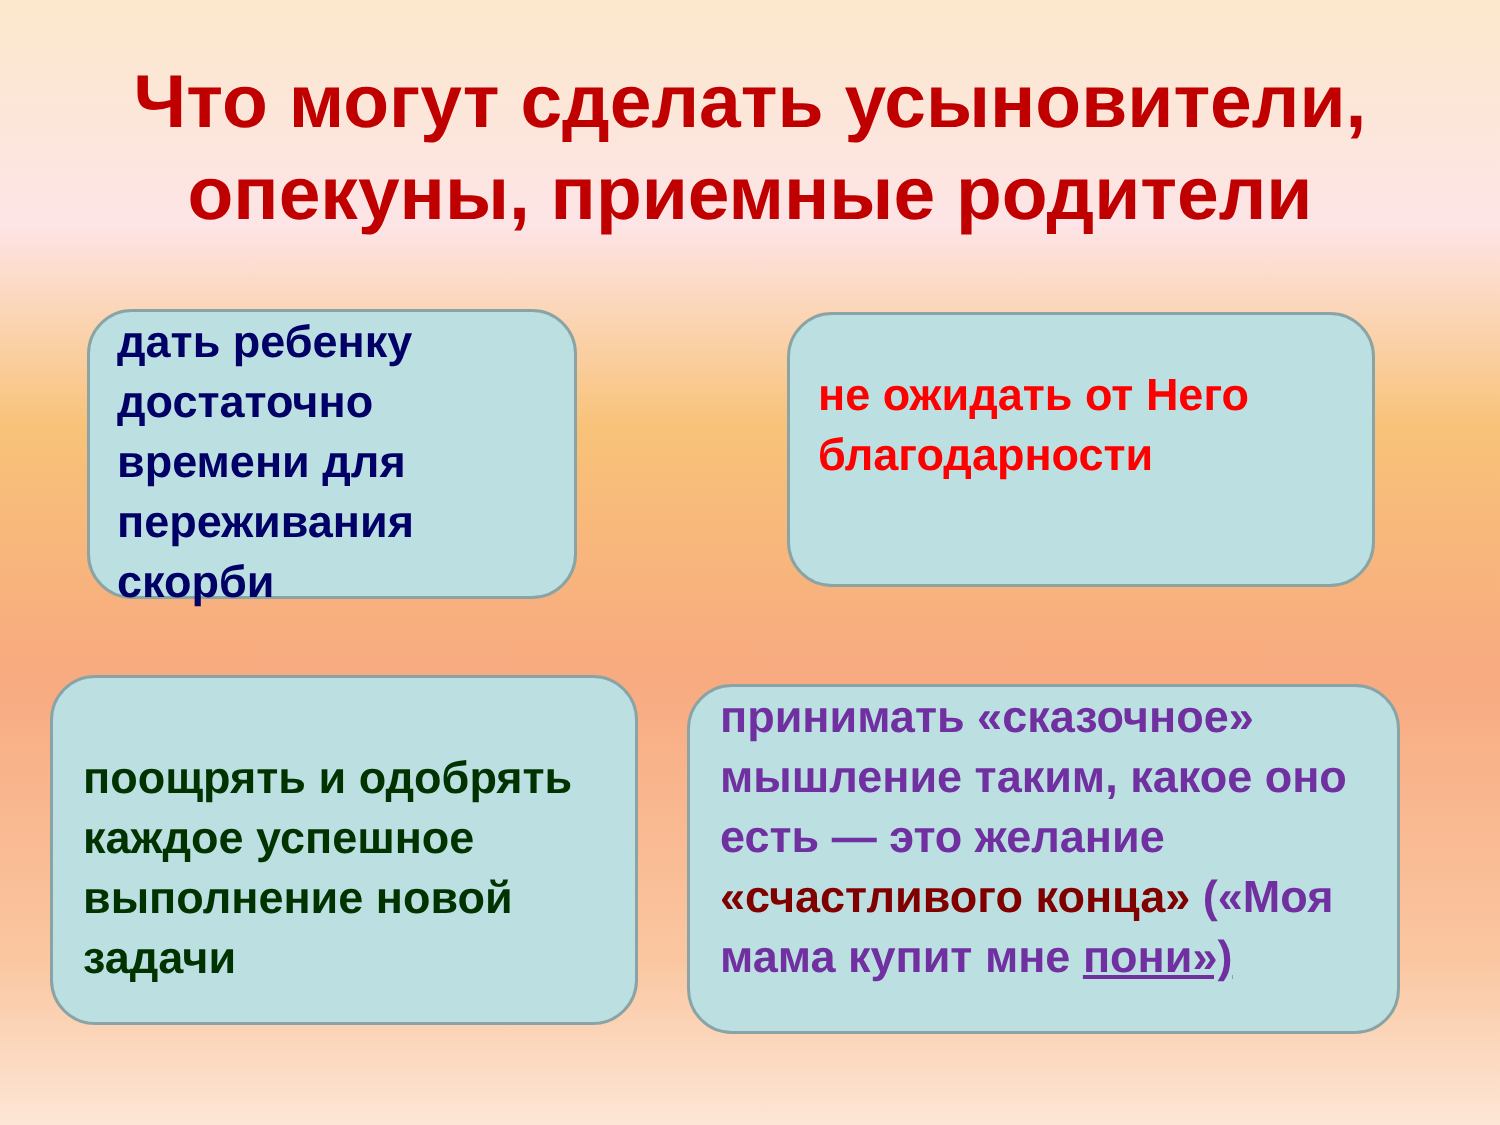Что могут сделать усыновители, опекуны, приемные родители
дать ребенку достаточно времени для переживания скорби
не ожидать от Него благодарности
поощрять и одобрять каждое успешное выполнение новой задачи
принимать «сказочное» мышление таким, какое оно есть — это желание «счастливого конца» («Моя мама купит мне пони»)